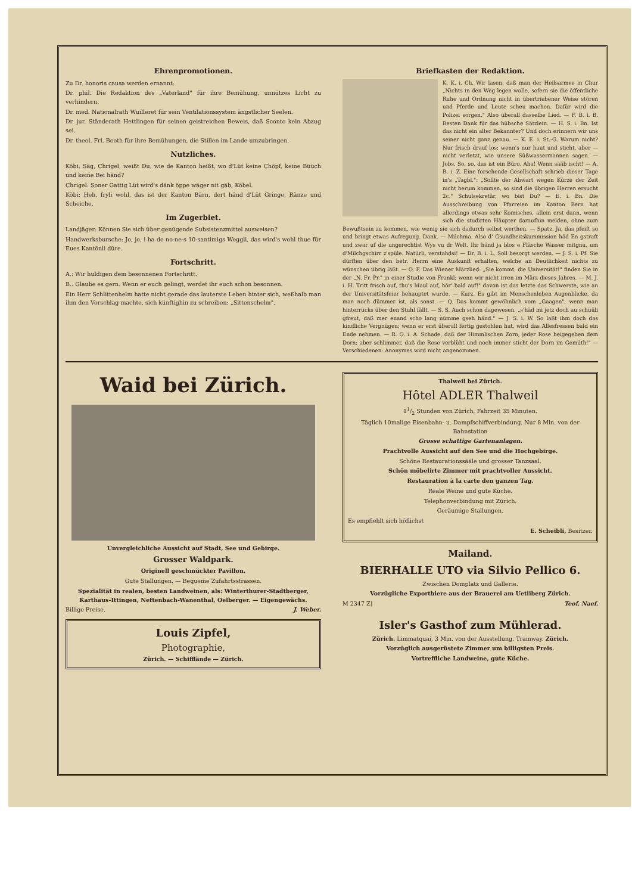Ehrenpromotionen.
Zu Dr. honoris causa werden ernannt:
Dr. phil. Die Redaktion des „Vaterland" für ihre Bemühung, unnützes Licht zu verhindern.
Dr. med. Nationalrath Wuilleret für sein Ventilationssystem ängstlicher Seelen.
Dr. jur. Ständerath Hettlingen für seinen geistreichen Beweis, daß Sconto kein Abzug sei.
Dr. theol. Frl. Booth für ihre Bemühungen, die Stillen im Lande umzubringen.
Nutzliches.
Köbi: Säg, Chrigel, weißt Du, wie de Kanton heißt, wo d'Lüt keine Chöpf, keine Büüch und keine Bei händ?
Chrigel: Soner Gattig Lüt wird's dänk öppe wäger nit gäb, Köbel.
Köbi: Heh, fryli wohl, das ist der Kanton Bärn, dert händ d'Lüt Gringe, Ränze und Scheiche.
Im Zugerbiet.
Landjäger: Können Sie sich über genügende Subsistenzmittel ausweisen?
Handwerksbursche: Jo, jo, i ha do no-ne-s 10-santimigs Weggli, das wird's wohl thue für Eues Kantönli düre.
Fortschritt.
A.: Wir huldigen dem besonnenen Fortschritt.
B.: Glaube es gern. Wenn er euch gelingt, werdet ihr euch schon besonnen.
Ein Herr Schlittenhelm hatte nicht gerade das lauterste Leben hinter sich, weßhalb man ihm den Vorschlag machte, sich künftighin zu schreiben: „Sittenschelm".
Briefkasten der Redaktion.
K. K. i. Ch. Wir lasen, daß man der Heilsarmee in Chur „Nichts in den Weg legen wolle, sofern sie die öffentliche Ruhe und Ordnung nicht in übertriebener Weise stören und Pferde und Leute scheu machen. Dafür wird die Polizei sorgen." Also überall dasselbe Lied. — F. B. i. B. Besten Dank für das hübsche Sätzlein. — H. S. i. Bn. Ist das nicht ein alter Bekannter? Und doch erinnern wir uns seiner nicht ganz genau. — K. E. i. St.-G. Warum nicht? Nur frisch drauf los; wenn's nur haut und sticht, aber — nicht verletzt, wie unsere Süßwassermannen sagen. — Jobs. So, so, das ist ein Büro. Aha! Wenn sääb ischt! — A. B. i. Z. Eine forschende Gesellschaft schrieb dieser Tage in's „Tagbl.": „Sollte der Abwart wegen Kürze der Zeit nicht herum kommen, so sind die übrigen Herren ersucht 2c." Schulsekretär, wo bist Du? — E. i. Bn. Die Ausschreibung von Pfarreien im Kanton Bern hat allerdings etwas sehr Komisches, allein erst dann, wenn sich die studirten Häupter daraufhin melden, ohne zum Bewußtsein zu kommen, wie wenig sie sich dadurch selbst werthen. — Spatz. Ja, das pfeift so und bringt etwas Aufregung. Dank. — Milchma. Also d' Gsundheitskummission häd En gstraft und zwar uf die ungerechtist Wys vu dr Welt. Ihr händ ja blos e Fläsche Wasser mitgnu, um d'Milchgschirr z'spüle. Natürli, verstahdsi! — Dr. B. i. L. Soll besorgt werden. — J. S. i. Pf. Sie dürften über den betr. Herrn eine Auskunft erhalten, welche an Deutlichkeit nichts zu wünschen übrig läßt. — O. F. Das Wiener Märzlied: „Sie kommt, die Universität!" finden Sie in der „N. Fr. Pr." in einer Studie von Frankl; wenn wir nicht irren im März dieses Jahres. — M. J. i. H. Tritt frisch auf, thu's Maul auf, hör' bald auf!" davon ist das letzte das Schwerste, wie an der Universitätsfeier behauptet wurde. — Kurz. Es gibt im Menschenleben Augenblicke, da man noch dümmer ist, als sonst. — Q. Das kommt gewöhnlich vom „Gaagen", wenn man hinterrücks über den Stuhl fällt. — S. S. Auch schon dagewesen. „s'häd mi jetz doch au schüüli gfreut, daß mer enand scho lang nümme gseh händ." — J. S. i. W. So laßt ihm doch das kindliche Vergnügen; wenn er erst überall fertig gestohlen hat, wird das Allesfressen bald ein Ende nehmen. — R. O. i. A. Schade, daß der Himmlischen Zorn, jeder Rose beigegeben dem Dorn; aber schlimmer, daß die Rose verblüht und noch immer sticht der Dorn im Gemüth!" — Verschiedenen: Anonymes wird nicht angenommen.
Waid bei Zürich.
Unvergleichliche Aussicht auf Stadt, See und Gebirge.
Grosser Waldpark.
Originell geschmückter Pavillon.
Gute Stallungen. — Bequeme Zufahrtsstrassen.
Spezialität in realen, besten Landweinen, als: Winterthurer-Stadtberger, Karthaus-Ittingen, Neftenbach-Wanenthal, Oelberger. — Eigengewächs.
Billige Preise. J. Weber.
Louis Zipfel,
Photographie,
Zürich. — Schifflände — Zürich.
Thalweil bei Zürich.
Hôtel ADLER Thalweil
11/2 Stunden von Zürich, Fahrzeit 35 Minuten.
Täglich 10malige Eisenbahn- u. Dampfschiffverbindung. Nur 8 Min. von der Bahnstation
Grosse schattige Gartenanlagen.
Prachtvolle Aussicht auf den See und die Hochgebirge.
Schöne Restaurationssääle und grosser Tanzsaal.
Schön möbelirte Zimmer mit prachtvoller Aussicht.
Restauration à la carte den ganzen Tag.
Reale Weine und gute Küche.
Telephonverbindung mit Zürich.
Geräumige Stallungen.
Es empfiehlt sich höflichst
E. Scheibli, Besitzer.
Mailand.
BIERHALLE UTO via Silvio Pellico 6.
Zwischen Domplatz und Gallerie.
Vorzügliche Exportbiere aus der Brauerei am Uetliberg Zürich.
M 2347 Z] Teof. Naef.
Isler's Gasthof zum Mühlerad.
Zürich. Limmatquai, 3 Min. von der Ausstellung, Tramway. Zürich.
Vorzüglich ausgerüstete Zimmer um billigsten Preis.
Vortreffliche Landweine, gute Küche.